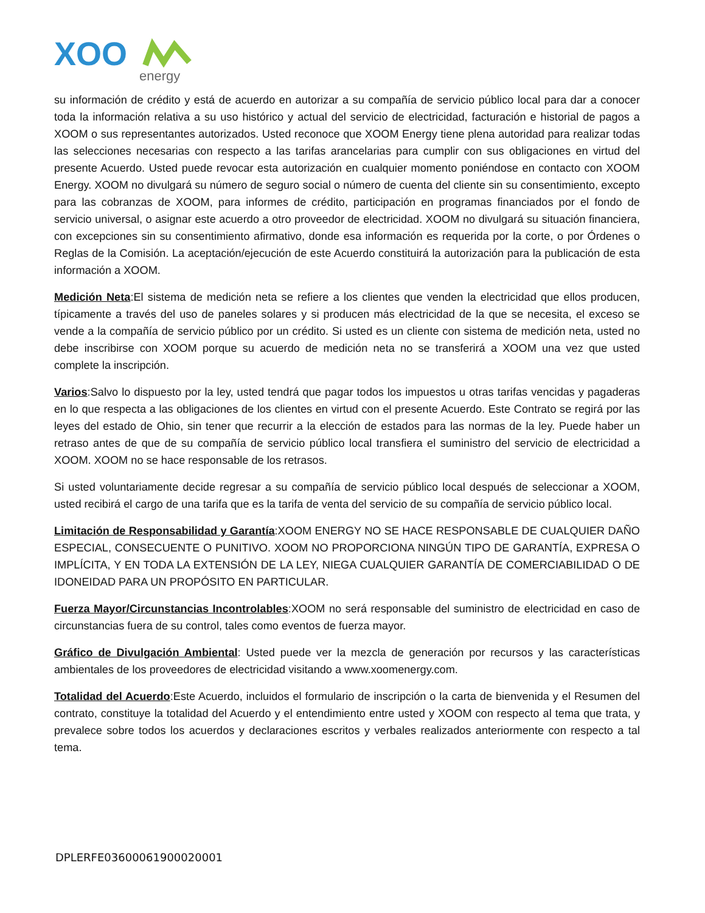XOO
energy
su información de crédito y está de acuerdo en autorizar a su compañía de servicio público local para dar a conocer toda la información relativa a su uso histórico y actual del servicio de electricidad, facturación e historial de pagos a XOOM o sus representantes autorizados. Usted reconoce que XOOM Energy tiene plena autoridad para realizar todas las selecciones necesarias con respecto a las tarifas arancelarias para cumplir con sus obligaciones en virtud del presente Acuerdo. Usted puede revocar esta autorización en cualquier momento poniéndose en contacto con XOOM Energy. XOOM no divulgará su número de seguro social o número de cuenta del cliente sin su consentimiento, excepto para las cobranzas de XOOM, para informes de crédito, participación en programas financiados por el fondo de servicio universal, o asignar este acuerdo a otro proveedor de electricidad. XOOM no divulgará su situación financiera, con excepciones sin su consentimiento afirmativo, donde esa información es requerida por la corte, o por Órdenes o Reglas de la Comisión. La aceptación/ejecución de este Acuerdo constituirá la autorización para la publicación de esta información a XOOM.
Medición Neta:El sistema de medición neta se refiere a los clientes que venden la electricidad que ellos producen, típicamente a través del uso de paneles solares y si producen más electricidad de la que se necesita, el exceso se vende a la compañía de servicio público por un crédito. Si usted es un cliente con sistema de medición neta, usted no debe inscribirse con XOOM porque su acuerdo de medición neta no se transferirá a XOOM una vez que usted complete la inscripción.
Varios:Salvo lo dispuesto por la ley, usted tendrá que pagar todos los impuestos u otras tarifas vencidas y pagaderas en lo que respecta a las obligaciones de los clientes en virtud con el presente Acuerdo. Este Contrato se regirá por las leyes del estado de Ohio, sin tener que recurrir a la elección de estados para las normas de la ley. Puede haber un retraso antes de que de su compañía de servicio público local transfiera el suministro del servicio de electricidad a XOOM. XOOM no se hace responsable de los retrasos.
Si usted voluntariamente decide regresar a su compañía de servicio público local después de seleccionar a XOOM, usted recibirá el cargo de una tarifa que es la tarifa de venta del servicio de su compañía de servicio público local.
Limitación de Responsabilidad y Garantía:XOOM ENERGY NO SE HACE RESPONSABLE DE CUALQUIER DAÑO ESPECIAL, CONSECUENTE O PUNITIVO. XOOM NO PROPORCIONA NINGÚN TIPO DE GARANTÍA, EXPRESA O IMPLÍCITA, Y EN TODA LA EXTENSIÓN DE LA LEY, NIEGA CUALQUIER GARANTÍA DE COMERCIABILIDAD O DE IDONEIDAD PARA UN PROPÓSITO EN PARTICULAR.
Fuerza Mayor/Circunstancias Incontrolables:XOOM no será responsable del suministro de electricidad en caso de circunstancias fuera de su control, tales como eventos de fuerza mayor.
Gráfico de Divulgación Ambiental: Usted puede ver la mezcla de generación por recursos y las características ambientales de los proveedores de electricidad visitando a www.xoomenergy.com.
Totalidad del Acuerdo:Este Acuerdo, incluidos el formulario de inscripción o la carta de bienvenida y el Resumen del contrato, constituye la totalidad del Acuerdo y el entendimiento entre usted y XOOM con respecto al tema que trata, y prevalece sobre todos los acuerdos y declaraciones escritos y verbales realizados anteriormente con respecto a tal tema.
DPLERFE03600061900020001